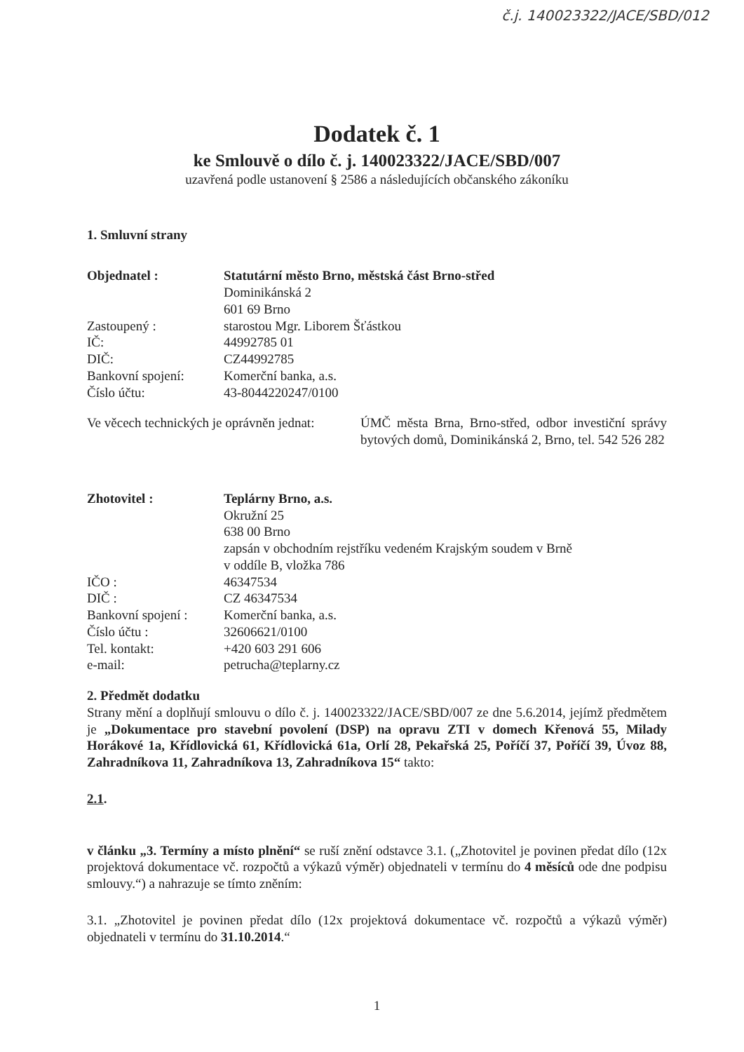č.j. 140023322/JACE/SBD/012
Dodatek č. 1
ke Smlouvě o dílo č. j. 140023322/JACE/SBD/007
uzavřená podle ustanovení § 2586 a následujících občanského zákoníku
1. Smluvní strany
Objednatel : Statutární město Brno, městská část Brno-střed
Dominikánská 2
601 69 Brno
Zastoupený : starostou Mgr. Liborem Šťástkou
IČ: 44992785 01
DIČ: CZ44992785
Bankovní spojení: Komerční banka, a.s.
Číslo účtu: 43-8044220247/0100
Ve věcech technických je oprávněn jednat:
ÚMČ města Brna, Brno-střed, odbor investiční správy bytových domů, Dominikánská 2, Brno, tel. 542 526 282
Zhotovitel : Teplárny Brno, a.s.
Okružní 25
638 00 Brno
zapsán v obchodním rejstříku vedeném Krajským soudem v Brně
v oddíle B, vložka 786
IČO : 46347534
DIČ : CZ 46347534
Bankovní spojení :
Komerční banka, a.s.
Číslo účtu : 32606621/0100
Tel. kontakt: +420 603 291 606
e-mail: petrucha@teplarny.cz
2. Předmět dodatku
Strany mění a doplňují smlouvu o dílo č. j. 140023322/JACE/SBD/007 ze dne 5.6.2014, jejímž předmětem je „Dokumentace pro stavební povolení (DSP) na opravu ZTI v domech Křenová 55, Milady Horákové 1a, Křídlovická 61, Křídlovická 61a, Orlí 28, Pekařská 25, Poříčí 37, Poříčí 39, Úvoz 88, Zahradníkova 11, Zahradníkova 13, Zahradníkova 15“ takto:
2.1.
v článku „3. Termíny a místo plnění“ se ruší znění odstavce 3.1. („Zhotovitel je povinen předat dílo (12x projektová dokumentace vč. rozpočtů a výkazů výměr) objednateli v termínu do 4 měsíců ode dne podpisu smlouvy.“) a nahrazuje se tímto zněním:
3.1. „Zhotovitel je povinen předat dílo (12x projektová dokumentace vč. rozpočtů a výkazů výměr) objednateli v termínu do 31.10.2014.“
1